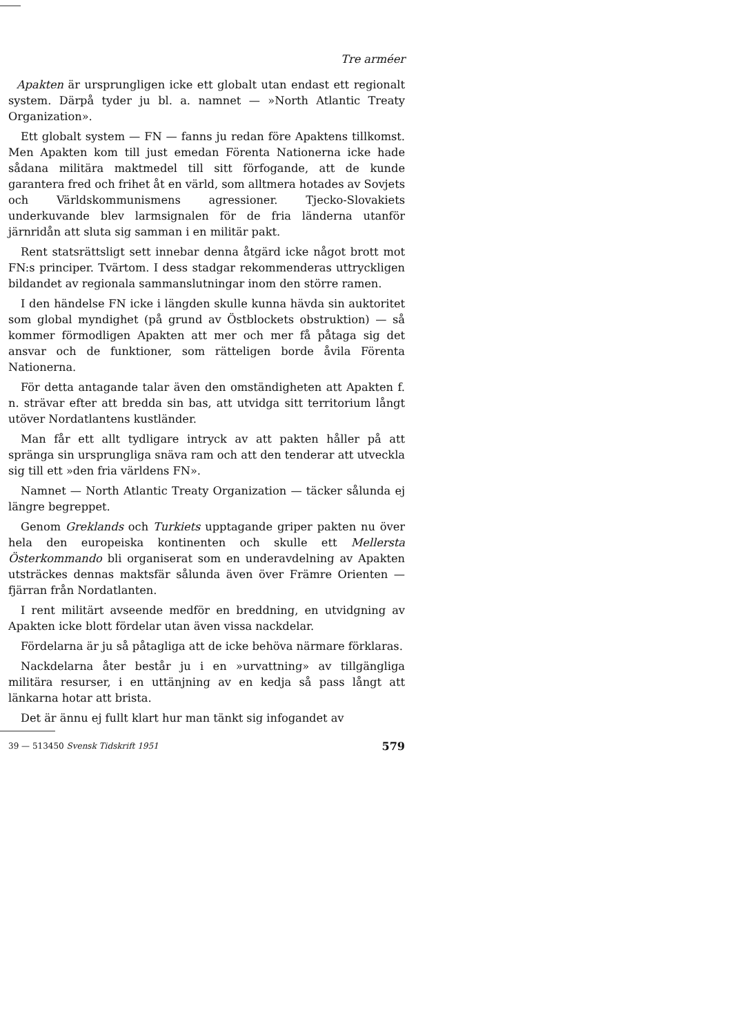Tre arméer
Apakten är ursprungligen icke ett globalt utan endast ett regionalt system. Därpå tyder ju bl. a. namnet — »North Atlantic Treaty Organization».
Ett globalt system — FN — fanns ju redan före Apaktens tillkomst. Men Apakten kom till just emedan Förenta Nationerna icke hade sådana militära maktmedel till sitt förfogande, att de kunde garantera fred och frihet åt en värld, som alltmera hotades av Sovjets och Världskommunismens agressioner. Tjecko-Slovakiets underkuvande blev larmsignalen för de fria länderna utanför järnridån att sluta sig samman i en militär pakt.
Rent statsrättsligt sett innebar denna åtgärd icke något brott mot FN:s principer. Tvärtom. I dess stadgar rekommenderas uttryckligen bildandet av regionala sammanslutningar inom den större ramen.
I den händelse FN icke i längden skulle kunna hävda sin auktoritet som global myndighet (på grund av Östblockets obstruktion) — så kommer förmodligen Apakten att mer och mer få påtaga sig det ansvar och de funktioner, som rätteligen borde åvila Förenta Nationerna.
För detta antagande talar även den omständigheten att Apakten f. n. strävar efter att bredda sin bas, att utvidga sitt territorium långt utöver Nordatlantens kustländer.
Man får ett allt tydligare intryck av att pakten håller på att spränga sin ursprungliga snäva ram och att den tenderar att utveckla sig till ett »den fria världens FN».
Namnet — North Atlantic Treaty Organization — täcker sålunda ej längre begreppet.
Genom Greklands och Turkiets upptagande griper pakten nu över hela den europeiska kontinenten och skulle ett Mellersta Österkommando bli organiserat som en underavdelning av Apakten utsträckes dennas maktsfär sålunda även över Främre Orienten — fjärran från Nordatlanten.
I rent militärt avseende medför en breddning, en utvidgning av Apakten icke blott fördelar utan även vissa nackdelar.
Fördelarna är ju så påtagliga att de icke behöva närmare förklaras.
Nackdelarna åter består ju i en »urvattning» av tillgängliga militära resurser, i en uttänjning av en kedja så pass långt att länkarna hotar att brista.
Det är ännu ej fullt klart hur man tänkt sig infogandet av
39 — 513450 Svensk Tidskrift 1951 579